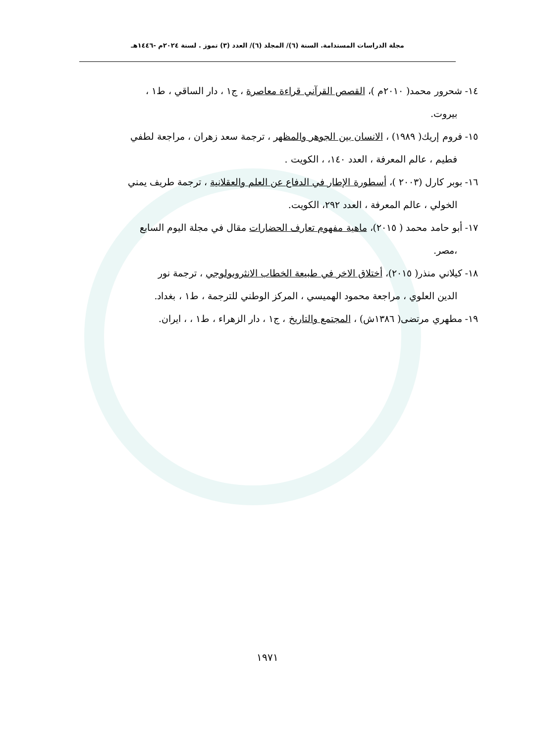مجلة الدراسات المستدامة. السنة (٦)/ المجلد (٦)/ العدد (٣) تموز . لسنة ٢٠٢٤م -١٤٤٦هـ
١٤- شحرور محمد( ٢٠١٠م )، القصص القرآني قراءة معاصرة ، ج١ ، دار الساقي ، ط١ ،
بيروت.
١٥- فروم إريك( ١٩٨٩) ، الانسان بين الجوهر والمظهر ، ترجمة سعد زهران ، مراجعة لطفي
فطيم ، عالم المعرفة ، العدد ١٤٠، ، الكويت .
١٦- بوبر كارل (٢٠٠٣ )، أسطورة الإطار في الدفاع عن العلم والعقلانية ، ترجمة طريف يمني
الخولي ، عالم المعرفة ، العدد ٢٩٢، الكويت.
١٧- أبو حامد محمد ( ٢٠١٥)، ماهية مفهوم تعارف الحضارات مقال في مجلة اليوم السابع
،مصر.
١٨- كيلاني منذر( ٢٠١٥)، أختلاق الاخر في طبيعة الخطاب الانثروبولوجي ، ترجمة نور
الدين العلوي ، مراجعة محمود الهميسي ، المركز الوطني للترجمة ، ط١ ، بغداد.
١٩- مطهري مرتضى( ١٣٨٦ش) ، المجتمع والتاريخ ، ج١ ، دار الزهراء ، ط١ ، ، ايران.
١٩٧١